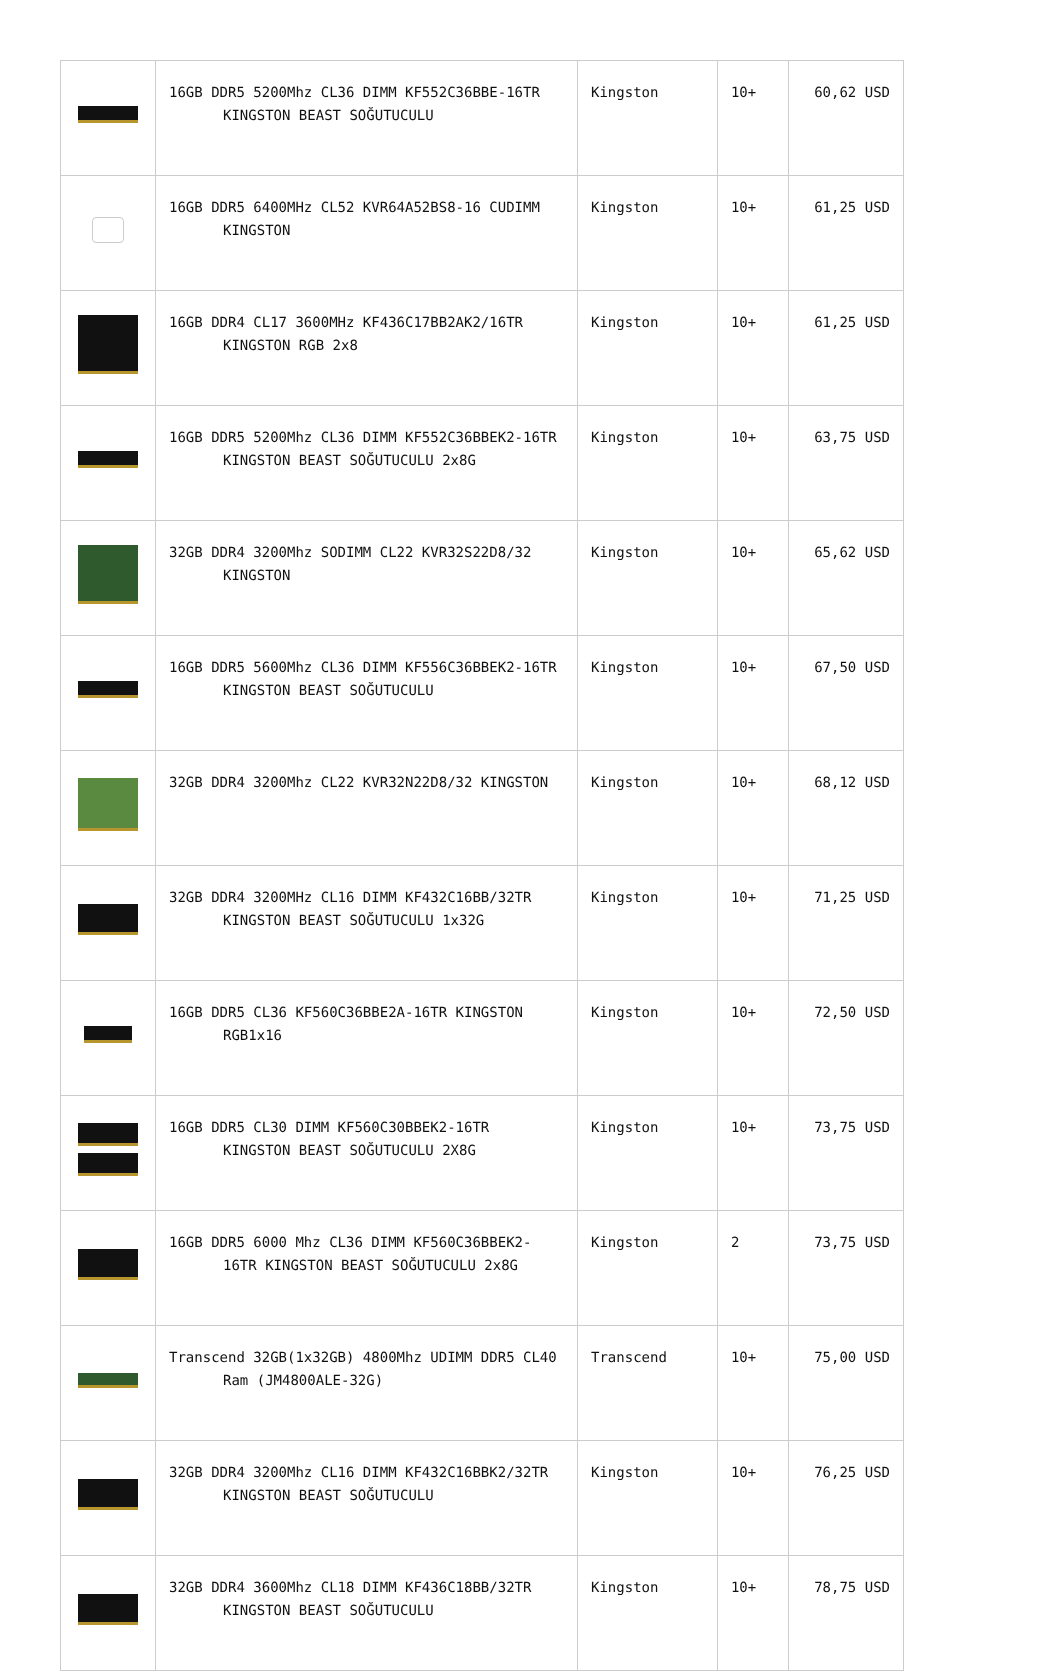| | 16GB DDR5 5200Mhz CL36 DIMM KF552C36BBE-16TR KINGSTON BEAST SOĞUTUCULU | Kingston | 10+ | 60,62 USD |
| | 16GB DDR5 6400MHz CL52 KVR64A52BS8-16 CUDIMM KINGSTON | Kingston | 10+ | 61,25 USD |
| | 16GB DDR4 CL17 3600MHz KF436C17BB2AK2/16TR KINGSTON RGB 2x8 | Kingston | 10+ | 61,25 USD |
| | 16GB DDR5 5200Mhz CL36 DIMM KF552C36BBEK2-16TR KINGSTON BEAST SOĞUTUCULU 2x8G | Kingston | 10+ | 63,75 USD |
| | 32GB DDR4 3200Mhz SODIMM CL22 KVR32S22D8/32 KINGSTON | Kingston | 10+ | 65,62 USD |
| | 16GB DDR5 5600Mhz CL36 DIMM KF556C36BBEK2-16TR KINGSTON BEAST SOĞUTUCULU | Kingston | 10+ | 67,50 USD |
| | 32GB DDR4 3200Mhz CL22 KVR32N22D8/32 KINGSTON | Kingston | 10+ | 68,12 USD |
| | 32GB DDR4 3200MHz CL16 DIMM KF432C16BB/32TR KINGSTON BEAST SOĞUTUCULU 1x32G | Kingston | 10+ | 71,25 USD |
| | 16GB DDR5 CL36 KF560C36BBE2A-16TR KINGSTON RGB1x16 | Kingston | 10+ | 72,50 USD |
| | 16GB DDR5 CL30 DIMM KF560C30BBEK2-16TR KINGSTON BEAST SOĞUTUCULU 2X8G | Kingston | 10+ | 73,75 USD |
| | 16GB DDR5 6000 Mhz CL36 DIMM KF560C36BBEK2-16TR KINGSTON BEAST SOĞUTUCULU 2x8G | Kingston | 2 | 73,75 USD |
| | Transcend 32GB(1x32GB) 4800Mhz UDIMM DDR5 CL40 Ram (JM4800ALE-32G) | Transcend | 10+ | 75,00 USD |
| | 32GB DDR4 3200Mhz CL16 DIMM KF432C16BBK2/32TR KINGSTON BEAST SOĞUTUCULU | Kingston | 10+ | 76,25 USD |
| | 32GB DDR4 3600Mhz CL18 DIMM KF436C18BB/32TR KINGSTON BEAST SOĞUTUCULU | Kingston | 10+ | 78,75 USD |